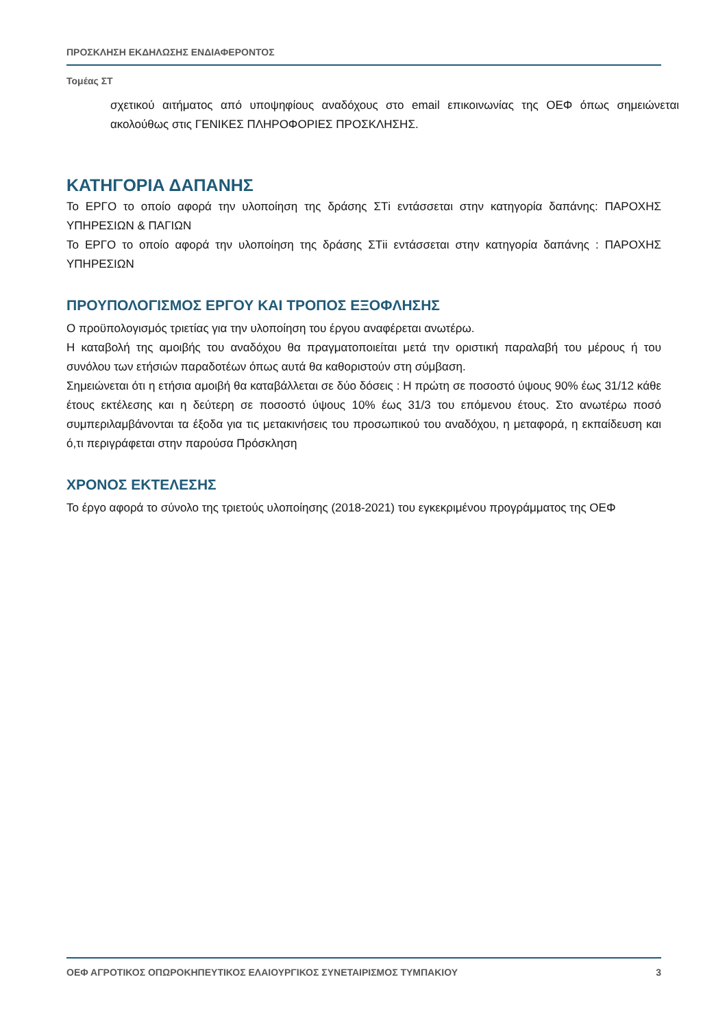ΠΡΟΣΚΛΗΣΗ ΕΚΔΗΛΩΣΗΣ ΕΝΔΙΑΦΕΡΟΝΤΟΣ
Τομέας ΣΤ
σχετικού αιτήματος από υποψηφίους αναδόχους στο email επικοινωνίας της ΟΕΦ όπως σημειώνεται ακολούθως στις ΓΕΝΙΚΕΣ ΠΛΗΡΟΦΟΡΙΕΣ ΠΡΟΣΚΛΗΣΗΣ.
ΚΑΤΗΓΟΡΙΑ ΔΑΠΑΝΗΣ
Το ΕΡΓΟ το οποίο αφορά την υλοποίηση της δράσης ΣΤi εντάσσεται στην κατηγορία δαπάνης: ΠΑΡΟΧΗΣ ΥΠΗΡΕΣΙΩΝ & ΠΑΓΙΩΝ
Το ΕΡΓΟ το οποίο αφορά την υλοποίηση της δράσης ΣΤii εντάσσεται στην κατηγορία δαπάνης : ΠΑΡΟΧΗΣ ΥΠΗΡΕΣΙΩΝ
ΠΡΟΥΠΟΛΟΓΙΣΜΟΣ ΕΡΓΟΥ ΚΑΙ ΤΡΟΠΟΣ ΕΞΟΦΛΗΣΗΣ
Ο προϋπολογισμός τριετίας για την υλοποίηση του έργου αναφέρεται ανωτέρω.
Η καταβολή της αμοιβής του αναδόχου θα πραγματοποιείται μετά την οριστική παραλαβή του μέρους ή του συνόλου των ετήσιών παραδοτέων όπως αυτά θα καθοριστούν στη σύμβαση.
Σημειώνεται ότι η ετήσια αμοιβή θα καταβάλλεται σε δύο δόσεις : Η πρώτη σε ποσοστό ύψους 90% έως 31/12 κάθε έτους εκτέλεσης και η δεύτερη σε ποσοστό ύψους 10% έως 31/3 του επόμενου έτους. Στο ανωτέρω ποσό συμπεριλαμβάνονται τα έξοδα για τις μετακινήσεις του προσωπικού του αναδόχου, η μεταφορά, η εκπαίδευση και ό,τι περιγράφεται στην παρούσα Πρόσκληση
ΧΡΟΝΟΣ ΕΚΤΕΛΕΣΗΣ
Το έργο αφορά το σύνολο της τριετούς υλοποίησης (2018-2021) του εγκεκριμένου προγράμματος της ΟΕΦ
ΟΕΦ ΑΓΡΟΤΙΚΟΣ ΟΠΩΡΟΚΗΠΕΥΤΙΚΟΣ ΕΛΑΙΟΥΡΓΙΚΟΣ ΣΥΝΕΤΑΙΡΙΣΜΟΣ ΤΥΜΠΑΚΙΟΥ 3